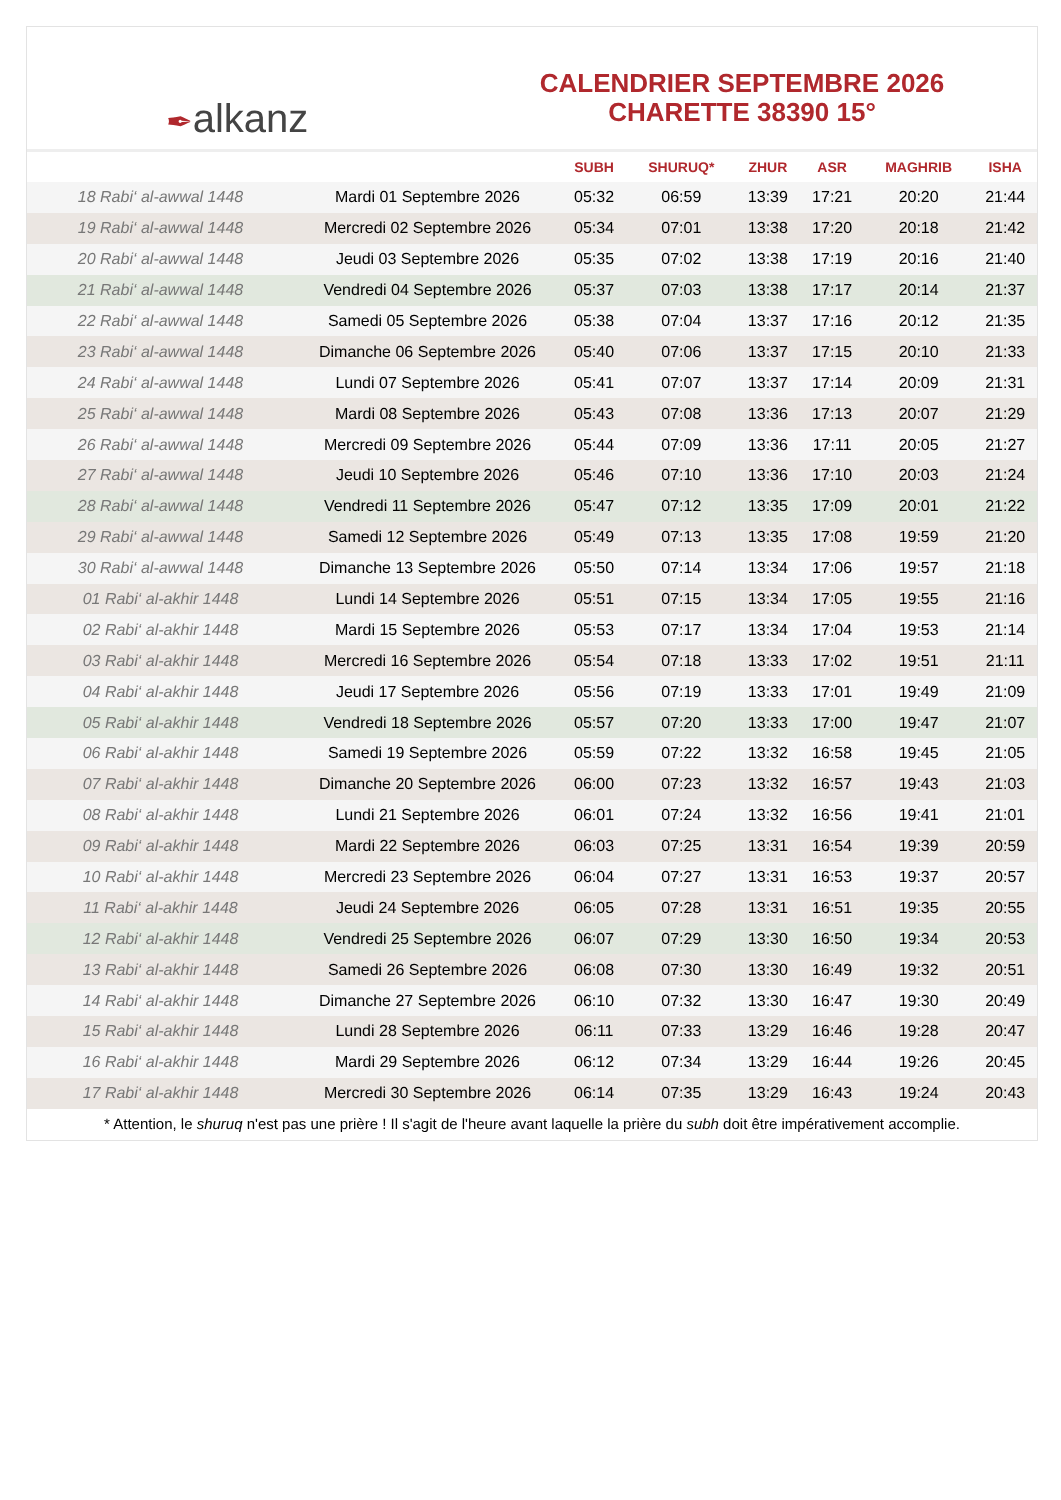✒ alkanz
CALENDRIER SEPTEMBRE 2026
CHARETTE 38390 15°
| | | SUBH | SHURUQ* | ZHUR | ASR | MAGHRIB | ISHA |
| --- | --- | --- | --- | --- | --- | --- | --- |
| 18 Rabi‘ al-awwal 1448 | Mardi 01 Septembre 2026 | 05:32 | 06:59 | 13:39 | 17:21 | 20:20 | 21:44 |
| 19 Rabi‘ al-awwal 1448 | Mercredi 02 Septembre 2026 | 05:34 | 07:01 | 13:38 | 17:20 | 20:18 | 21:42 |
| 20 Rabi‘ al-awwal 1448 | Jeudi 03 Septembre 2026 | 05:35 | 07:02 | 13:38 | 17:19 | 20:16 | 21:40 |
| 21 Rabi‘ al-awwal 1448 | Vendredi 04 Septembre 2026 | 05:37 | 07:03 | 13:38 | 17:17 | 20:14 | 21:37 |
| 22 Rabi‘ al-awwal 1448 | Samedi 05 Septembre 2026 | 05:38 | 07:04 | 13:37 | 17:16 | 20:12 | 21:35 |
| 23 Rabi‘ al-awwal 1448 | Dimanche 06 Septembre 2026 | 05:40 | 07:06 | 13:37 | 17:15 | 20:10 | 21:33 |
| 24 Rabi‘ al-awwal 1448 | Lundi 07 Septembre 2026 | 05:41 | 07:07 | 13:37 | 17:14 | 20:09 | 21:31 |
| 25 Rabi‘ al-awwal 1448 | Mardi 08 Septembre 2026 | 05:43 | 07:08 | 13:36 | 17:13 | 20:07 | 21:29 |
| 26 Rabi‘ al-awwal 1448 | Mercredi 09 Septembre 2026 | 05:44 | 07:09 | 13:36 | 17:11 | 20:05 | 21:27 |
| 27 Rabi‘ al-awwal 1448 | Jeudi 10 Septembre 2026 | 05:46 | 07:10 | 13:36 | 17:10 | 20:03 | 21:24 |
| 28 Rabi‘ al-awwal 1448 | Vendredi 11 Septembre 2026 | 05:47 | 07:12 | 13:35 | 17:09 | 20:01 | 21:22 |
| 29 Rabi‘ al-awwal 1448 | Samedi 12 Septembre 2026 | 05:49 | 07:13 | 13:35 | 17:08 | 19:59 | 21:20 |
| 30 Rabi‘ al-awwal 1448 | Dimanche 13 Septembre 2026 | 05:50 | 07:14 | 13:34 | 17:06 | 19:57 | 21:18 |
| 01 Rabi‘ al-akhir 1448 | Lundi 14 Septembre 2026 | 05:51 | 07:15 | 13:34 | 17:05 | 19:55 | 21:16 |
| 02 Rabi‘ al-akhir 1448 | Mardi 15 Septembre 2026 | 05:53 | 07:17 | 13:34 | 17:04 | 19:53 | 21:14 |
| 03 Rabi‘ al-akhir 1448 | Mercredi 16 Septembre 2026 | 05:54 | 07:18 | 13:33 | 17:02 | 19:51 | 21:11 |
| 04 Rabi‘ al-akhir 1448 | Jeudi 17 Septembre 2026 | 05:56 | 07:19 | 13:33 | 17:01 | 19:49 | 21:09 |
| 05 Rabi‘ al-akhir 1448 | Vendredi 18 Septembre 2026 | 05:57 | 07:20 | 13:33 | 17:00 | 19:47 | 21:07 |
| 06 Rabi‘ al-akhir 1448 | Samedi 19 Septembre 2026 | 05:59 | 07:22 | 13:32 | 16:58 | 19:45 | 21:05 |
| 07 Rabi‘ al-akhir 1448 | Dimanche 20 Septembre 2026 | 06:00 | 07:23 | 13:32 | 16:57 | 19:43 | 21:03 |
| 08 Rabi‘ al-akhir 1448 | Lundi 21 Septembre 2026 | 06:01 | 07:24 | 13:32 | 16:56 | 19:41 | 21:01 |
| 09 Rabi‘ al-akhir 1448 | Mardi 22 Septembre 2026 | 06:03 | 07:25 | 13:31 | 16:54 | 19:39 | 20:59 |
| 10 Rabi‘ al-akhir 1448 | Mercredi 23 Septembre 2026 | 06:04 | 07:27 | 13:31 | 16:53 | 19:37 | 20:57 |
| 11 Rabi‘ al-akhir 1448 | Jeudi 24 Septembre 2026 | 06:05 | 07:28 | 13:31 | 16:51 | 19:35 | 20:55 |
| 12 Rabi‘ al-akhir 1448 | Vendredi 25 Septembre 2026 | 06:07 | 07:29 | 13:30 | 16:50 | 19:34 | 20:53 |
| 13 Rabi‘ al-akhir 1448 | Samedi 26 Septembre 2026 | 06:08 | 07:30 | 13:30 | 16:49 | 19:32 | 20:51 |
| 14 Rabi‘ al-akhir 1448 | Dimanche 27 Septembre 2026 | 06:10 | 07:32 | 13:30 | 16:47 | 19:30 | 20:49 |
| 15 Rabi‘ al-akhir 1448 | Lundi 28 Septembre 2026 | 06:11 | 07:33 | 13:29 | 16:46 | 19:28 | 20:47 |
| 16 Rabi‘ al-akhir 1448 | Mardi 29 Septembre 2026 | 06:12 | 07:34 | 13:29 | 16:44 | 19:26 | 20:45 |
| 17 Rabi‘ al-akhir 1448 | Mercredi 30 Septembre 2026 | 06:14 | 07:35 | 13:29 | 16:43 | 19:24 | 20:43 |
* Attention, le shuruq n'est pas une prière ! Il s'agit de l'heure avant laquelle la prière du subh doit être impérativement accomplie.